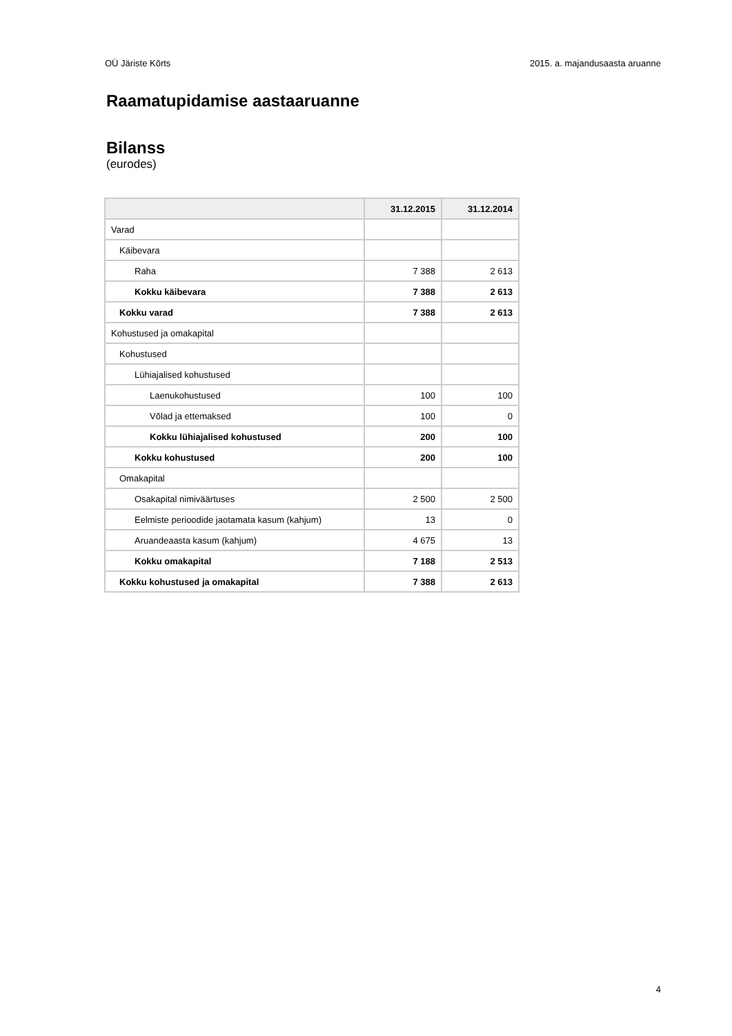OÜ Järiste Kõrts 2015. a. majandusaasta aruanne
Raamatupidamise aastaaruanne
Bilanss
(eurodes)
| | 31.12.2015 | 31.12.2014 |
| --- | --- | --- |
| Varad | | |
| Käibevara | | |
| Raha | 7 388 | 2 613 |
| Kokku käibevara | 7 388 | 2 613 |
| Kokku varad | 7 388 | 2 613 |
| Kohustused ja omakapital | | |
| Kohustused | | |
| Lühiajalised kohustused | | |
| Laenukohustused | 100 | 100 |
| Võlad ja ettemaksed | 100 | 0 |
| Kokku lühiajalised kohustused | 200 | 100 |
| Kokku kohustused | 200 | 100 |
| Omakapital | | |
| Osakapital nimiväärtuses | 2 500 | 2 500 |
| Eelmiste perioodide jaotamata kasum (kahjum) | 13 | 0 |
| Aruandeaasta kasum (kahjum) | 4 675 | 13 |
| Kokku omakapital | 7 188 | 2 513 |
| Kokku kohustused ja omakapital | 7 388 | 2 613 |
4